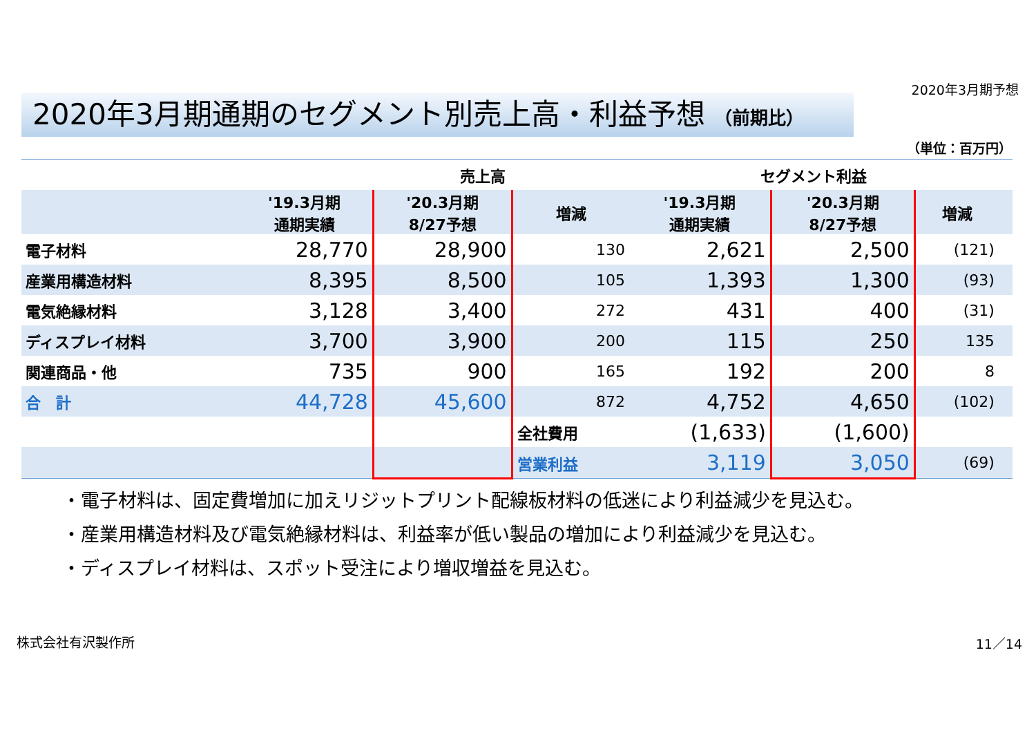2020年3月期予想
2020年3月期通期のセグメント別売上高・利益予想 （前期比）
（単位：百万円）
| | 売上高 | | | セグメント利益 | | | |
| --- | --- | --- | --- | --- | --- | --- | --- |
| | '19.3月期 通期実績 | '20.3月期 8/27予想 | 増減 | '19.3月期 通期実績 | '20.3月期 8/27予想 | 増減 | |
| 電子材料 | 28,770 | 28,900 | 130 | 2,621 | 2,500 | (121) | |
| 産業用構造材料 | 8,395 | 8,500 | 105 | 1,393 | 1,300 | (93) | |
| 電気絶縁材料 | 3,128 | 3,400 | 272 | 431 | 400 | (31) | |
| ディスプレイ材料 | 3,700 | 3,900 | 200 | 115 | 250 | 135 | |
| 関連商品・他 | 735 | 900 | 165 | 192 | 200 | 8 | |
| 合 計 | 44,728 | 45,600 | 872 | 4,752 | 4,650 | (102) | |
| | | | 全社費用 | (1,633) | (1,600) | | |
| | | | 営業利益 | 3,119 | 3,050 | (69) | |
・電子材料は、固定費増加に加えリジットプリント配線板材料の低迷により利益減少を見込む。
・産業用構造材料及び電気絶縁材料は、利益率が低い製品の増加により利益減少を見込む。
・ディスプレイ材料は、スポット受注により増収増益を見込む。
株式会社有沢製作所 11／14